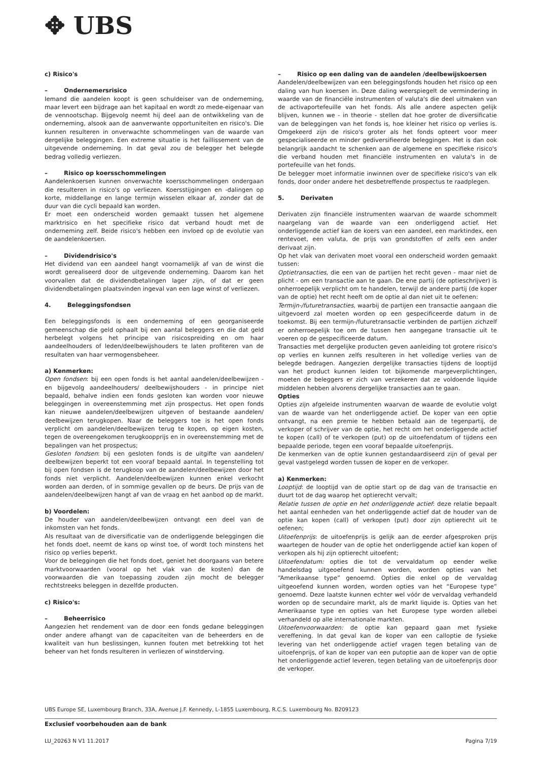✥ UBS
c) Risico's
– Ondernemersrisico
Iemand die aandelen koopt is geen schuldeiser van de onderneming, maar levert een bijdrage aan het kapitaal en wordt zo mede-eigenaar van de vennootschap. Bijgevolg neemt hij deel aan de ontwikkeling van de onderneming, alsook aan de aanverwante opportuniteiten en risico's. Die kunnen resulteren in onverwachte schommelingen van de waarde van dergelijke beleggingen. Een extreme situatie is het faillissement van de uitgevende onderneming. In dat geval zou de belegger het belegde bedrag volledig verliezen.
– Risico op koersschommelingen
Aandelenkoersen kunnen onverwachte koersschommelingen ondergaan die resulteren in risico's op verliezen. Koersstijgingen en -dalingen op korte, middellange en lange termijn wisselen elkaar af, zonder dat de duur van die cycli bepaald kan worden.
Er moet een onderscheid worden gemaakt tussen het algemene marktrisico en het specifieke risico dat verband houdt met de onderneming zelf. Beide risico's hebben een invloed op de evolutie van de aandelenkoersen.
– Dividendrisico's
Het dividend van een aandeel hangt voornamelijk af van de winst die wordt gerealiseerd door de uitgevende onderneming. Daarom kan het voorvallen dat de dividendbetalingen lager zijn, of dat er geen dividendbetalingen plaatsvinden ingeval van een lage winst of verliezen.
4. Beleggingsfondsen
Een beleggingsfonds is een onderneming of een georganiseerde gemeenschap die geld ophaalt bij een aantal beleggers en die dat geld herbelegt volgens het principe van risicospreiding en om haar aandeelhouders of leden/deelbewijshouders te laten profiteren van de resultaten van haar vermogensbeheer.
a) Kenmerken:
Open fondsen: bij een open fonds is het aantal aandelen/deelbewijzen - en bijgevolg aandeelhouders/ deelbewijshouders - in principe niet bepaald, behalve indien een fonds gesloten kan worden voor nieuwe beleggingen in overeenstemming met zijn prospectus. Het open fonds kan nieuwe aandelen/deelbewijzen uitgeven of bestaande aandelen/ deelbewijzen terugkopen. Naar de beleggers toe is het open fonds verplicht om aandelen/deelbewijzen terug te kopen, op eigen kosten, tegen de overeengekomen terugkoopprijs en in overeenstemming met de bepalingen van het prospectus;
Gesloten fondsen: bij een gesloten fonds is de uitgifte van aandelen/ deelbewijzen beperkt tot een vooraf bepaald aantal. In tegenstelling tot bij open fondsen is de terugkoop van de aandelen/deelbewijzen door het fonds niet verplicht. Aandelen/deelbewijzen kunnen enkel verkocht worden aan derden, of in sommige gevallen op de beurs. De prijs van de aandelen/deelbewijzen hangt af van de vraag en het aanbod op de markt.
b) Voordelen:
De houder van aandelen/deelbewijzen ontvangt een deel van de inkomsten van het fonds.
Als resultaat van de diversificatie van de onderliggende beleggingen die het fonds doet, neemt de kans op winst toe, of wordt toch minstens het risico op verlies beperkt.
Voor de beleggingen die het fonds doet, geniet het doorgaans van betere marktvoorwaarden (vooral op het vlak van de kosten) dan de voorwaarden die van toepassing zouden zijn mocht de belegger rechtstreeks beleggen in dezelfde producten.
c) Risico's:
– Beheerrisico
Aangezien het rendement van de door een fonds gedane beleggingen onder andere afhangt van de capaciteiten van de beheerders en de kwaliteit van hun beslissingen, kunnen fouten met betrekking tot het beheer van het fonds resulteren in verliezen of winstderving.
– Risico op een daling van de aandelen /deelbewijskoersen
Aandelen/deelbewijzen van een beleggingsfonds houden het risico op een daling van hun koersen in. Deze daling weerspiegelt de vermindering in waarde van de financiële instrumenten of valuta's die deel uitmaken van de activaportefeuille van het fonds. Als alle andere aspecten gelijk blijven, kunnen we - in theorie - stellen dat hoe groter de diversificatie van de beleggingen van het fonds is, hoe kleiner het risico op verlies is. Omgekeerd zijn de risico's groter als het fonds opteert voor meer gespecialiseerde en minder gediversifieerde beleggingen. Het is dan ook belangrijk aandacht te schenken aan de algemene en specifieke risico's die verband houden met financiële instrumenten en valuta's in de portefeuille van het fonds.
De belegger moet informatie inwinnen over de specifieke risico's van elk fonds, door onder andere het desbetreffende prospectus te raadplegen.
5. Derivaten
Derivaten zijn financiële instrumenten waarvan de waarde schommelt naargelang van de waarde van een onderliggend actief. Het onderliggende actief kan de koers van een aandeel, een marktindex, een rentevoet, een valuta, de prijs van grondstoffen of zelfs een ander derivaat zijn.
Op het vlak van derivaten moet vooral een onderscheid worden gemaakt tussen:
Optietransacties, die een van de partijen het recht geven - maar niet de plicht - om een transactie aan te gaan. De ene partij (de optieschrijver) is onherroepelijk verplicht om te handelen, terwijl de andere partij (de koper van de optie) het recht heeft om de optie al dan niet uit te oefenen:
Termijn-/futuretransacties, waarbij de partijen een transactie aangaan die uitgevoerd zal moeten worden op een gespecificeerde datum in de toekomst. Bij een termijn-/futuretransactie verbinden de partijen zichzelf er onherroepelijk toe om de tussen hen aangegane transactie uit te voeren op de gespecificeerde datum.
Transacties met dergelijke producten geven aanleiding tot grotere risico's op verlies en kunnen zelfs resulteren in het volledige verlies van de belegde bedragen. Aangezien dergelijke transacties tijdens de looptijd van het product kunnen leiden tot bijkomende margeverplichtingen, moeten de beleggers er zich van verzekeren dat ze voldoende liquide middelen hebben alvorens dergelijke transacties aan te gaan.
Opties
Opties zijn afgeleide instrumenten waarvan de waarde de evolutie volgt van de waarde van het onderliggende actief. De koper van een optie ontvangt, na een premie te hebben betaald aan de tegenpartij, de verkoper of schrijver van de optie, het recht om het onderliggende actief te kopen (call) of te verkopen (put) op de uitoefendatum of tijdens een bepaalde periode, tegen een vooraf bepaalde uitoefenprijs.
De kenmerken van de optie kunnen gestandaardiseerd zijn of geval per geval vastgelegd worden tussen de koper en de verkoper.
a) Kenmerken:
Looptijd: de looptijd van de optie start op de dag van de transactie en duurt tot de dag waarop het optierecht vervalt;
Relatie tussen de optie en het onderliggende actief: deze relatie bepaalt het aantal eenheden van het onderliggende actief dat de houder van de optie kan kopen (call) of verkopen (put) door zijn optierecht uit te oefenen;
Uitoefenprijs: de uitoefenprijs is gelijk aan de eerder afgesproken prijs waartegen de houder van de optie het onderliggende actief kan kopen of verkopen als hij zijn optierecht uitoefent;
Uitoefendatum: opties die tot de vervaldatum op eender welke handelsdag uitgeoefend kunnen worden, worden opties van het “Amerikaanse type” genoemd. Opties die enkel op de vervaldag uitgeoefend kunnen worden, worden opties van het “Europese type” genoemd. Deze laatste kunnen echter wel vóór de vervaldag verhandeld worden op de secundaire markt, als de markt liquide is. Opties van het Amerikaanse type en opties van het Europese type worden allebei verhandeld op alle internationale markten.
Uitoefenvoorwaarden: de optie kan gepaard gaan met fysieke vereffening. In dat geval kan de koper van een calloptie de fysieke levering van het onderliggende actief vragen tegen betaling van de uitoefenprijs, of kan de koper van een putoptie aan de koper van de optie het onderliggende actief leveren, tegen betaling van de uitoefenprijs door de verkoper.
UBS Europe SE, Luxembourg Branch, 33A, Avenue J.F. Kennedy, L-1855 Luxembourg, R.C.S. Luxembourg No. B209123
Exclusief voorbehouden aan de bank
LU_20263 N V1 11.2017 Pagina 7/19